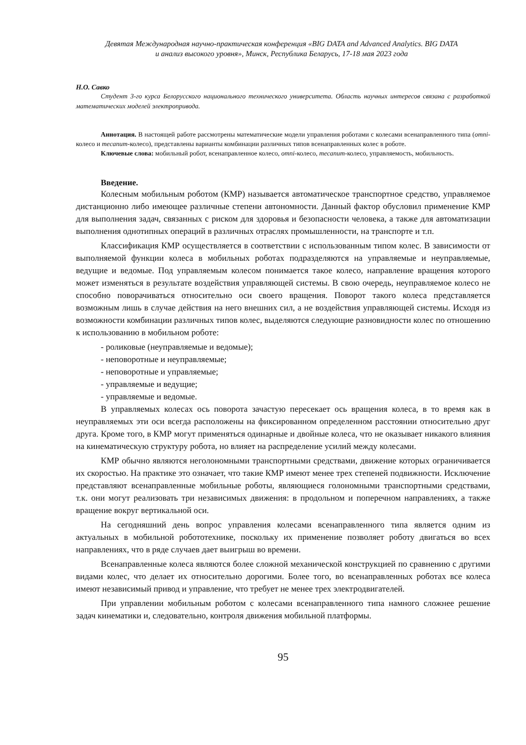Девятая Международная научно-практическая конференция «BIG DATA and Advanced Analytics. BIG DATA
и анализ высокого уровня», Минск, Республика Беларусь, 17-18 мая 2023 года
Н.О. Савко
Студент 3-го курса Белорусского национального технического университета. Область научных интересов связана с разработкой математических моделей электропривода.
Аннотация. В настоящей работе рассмотрены математические модели управления роботами с колесами всенаправленного типа (omni-колесо и mecanum-колесо), представлены варианты комбинации различных типов всенаправленных колес в роботе.
Ключевые слова: мобильный робот, всенаправленное колесо, omni-колесо, mecanum-колесо, управляемость, мобильность.
Введение.
Колесным мобильным роботом (КМР) называется автоматическое транспортное средство, управляемое дистанционно либо имеющее различные степени автономности. Данный фактор обусловил применение КМР для выполнения задач, связанных с риском для здоровья и безопасности человека, а также для автоматизации выполнения однотипных операций в различных отраслях промышленности, на транспорте и т.п.
Классификация КМР осуществляется в соответствии с использованным типом колес. В зависимости от выполняемой функции колеса в мобильных роботах подразделяются на управляемые и неуправляемые, ведущие и ведомые. Под управляемым колесом понимается такое колесо, направление вращения которого может изменяться в результате воздействия управляющей системы. В свою очередь, неуправляемое колесо не способно поворачиваться относительно оси своего вращения. Поворот такого колеса представляется возможным лишь в случае действия на него внешних сил, а не воздействия управляющей системы. Исходя из возможности комбинации различных типов колес, выделяются следующие разновидности колес по отношению к использованию в мобильном роботе:
- роликовые (неуправляемые и ведомые);
- неповоротные и неуправляемые;
- неповоротные и управляемые;
- управляемые и ведущие;
- управляемые и ведомые.
В управляемых колесах ось поворота зачастую пересекает ось вращения колеса, в то время как в неуправляемых эти оси всегда расположены на фиксированном определенном расстоянии относительно друг друга. Кроме того, в КМР могут применяться одинарные и двойные колеса, что не оказывает никакого влияния на кинематическую структуру робота, но влияет на распределение усилий между колесами.
КМР обычно являются неголономными транспортными средствами, движение которых ограничивается их скоростью. На практике это означает, что такие КМР имеют менее трех степеней подвижности. Исключение представляют всенаправленные мобильные роботы, являющиеся голономными транспортными средствами, т.к. они могут реализовать три независимых движения: в продольном и поперечном направлениях, а также вращение вокруг вертикальной оси.
На сегодняшний день вопрос управления колесами всенаправленного типа является одним из актуальных в мобильной робототехнике, поскольку их применение позволяет роботу двигаться во всех направлениях, что в ряде случаев дает выигрыш во времени.
Всенаправленные колеса являются более сложной механической конструкцией по сравнению с другими видами колес, что делает их относительно дорогими. Более того, во всенаправленных роботах все колеса имеют независимый привод и управление, что требует не менее трех электродвигателей.
При управлении мобильным роботом с колесами всенаправленного типа намного сложнее решение задач кинематики и, следовательно, контроля движения мобильной платформы.
95